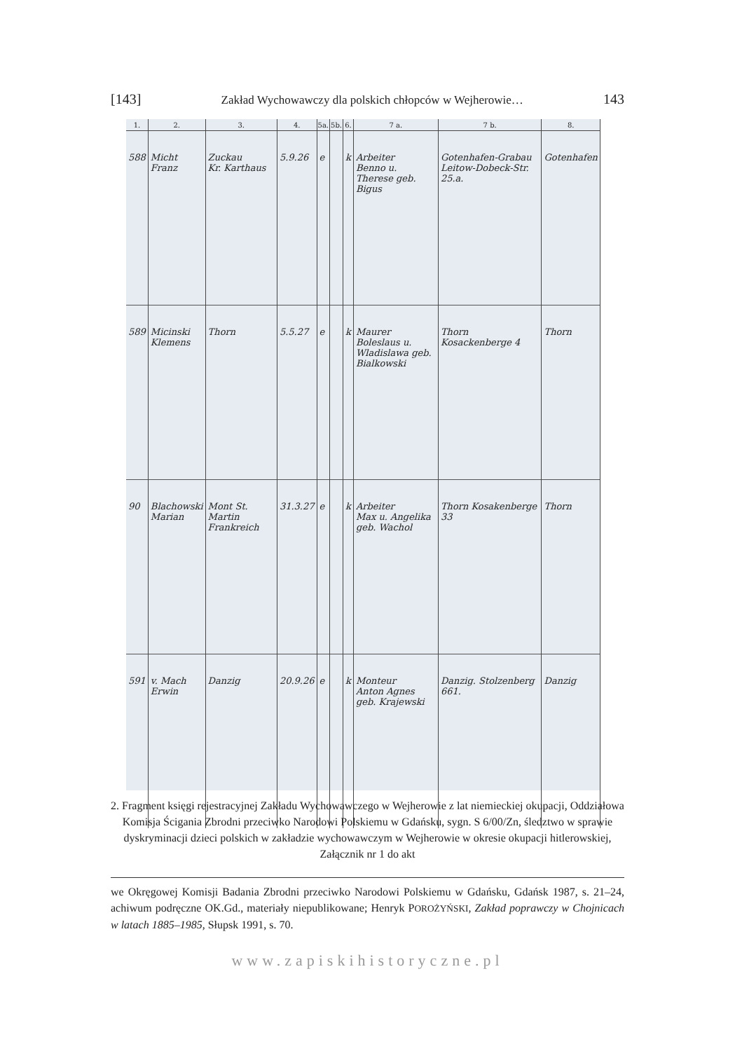[143] Zakład Wychowawczy dla polskich chłopców w Wejherowie… 143
| 1. | 2. | 3. | 4. | 5a. | 5b. | 6. | 7 a. | 7 b. | 8. |
| --- | --- | --- | --- | --- | --- | --- | --- | --- | --- |
| 588 | Micht Franz | Zuckau Kr. Karthaus | 5.9.26 | e | | k | Arbeiter Benno u. Therese geb. Bigus | Gotenhafen-Grabau Leitow-Dobeck-Str. 25.a. | Gotenhafen |
| 589 | Micinski Klemens | Thorn | 5.5.27 | e | | k | Maurer Boleslaus u. Wladislawa geb. Bialkowski | Thorn Kosackenberge 4 | Thorn |
| 90 | Blachowski Marian | Mont St. Martin Frankreich | 31.3.27 | e | | k | Arbeiter Max u. Angelika geb. Wachol | Thorn Kosakenberge 33 | Thorn |
| 591 | v. Mach Erwin | Danzig | 20.9.26 | e | | k | Monteur Anton Agnes geb. Krajewski | Danzig. Stolzenberg 661. | Danzig |
2. Fragment księgi rejestracyjnej Zakładu Wychowawczego w Wejherowie z lat niemieckiej okupacji, Oddziałowa Komisja Ścigania Zbrodni przeciwko Narodowi Polskiemu w Gdańsku, sygn. S 6/00/Zn, śledztwo w sprawie dyskryminacji dzieci polskich w zakładzie wychowawczym w Wejherowie w okresie okupacji hitlerowskiej, Załącznik nr 1 do akt
we Okręgowej Komisji Badania Zbrodni przeciwko Narodowi Polskiemu w Gdańsku, Gdańsk 1987, s. 21–24, achiwum podręczne OK.Gd., materiały niepublikowane; Henryk POROŻYŃSKI, Zakład poprawczy w Chojnicach w latach 1885–1985, Słupsk 1991, s. 70.
www.zapiskihistoryczne.pl